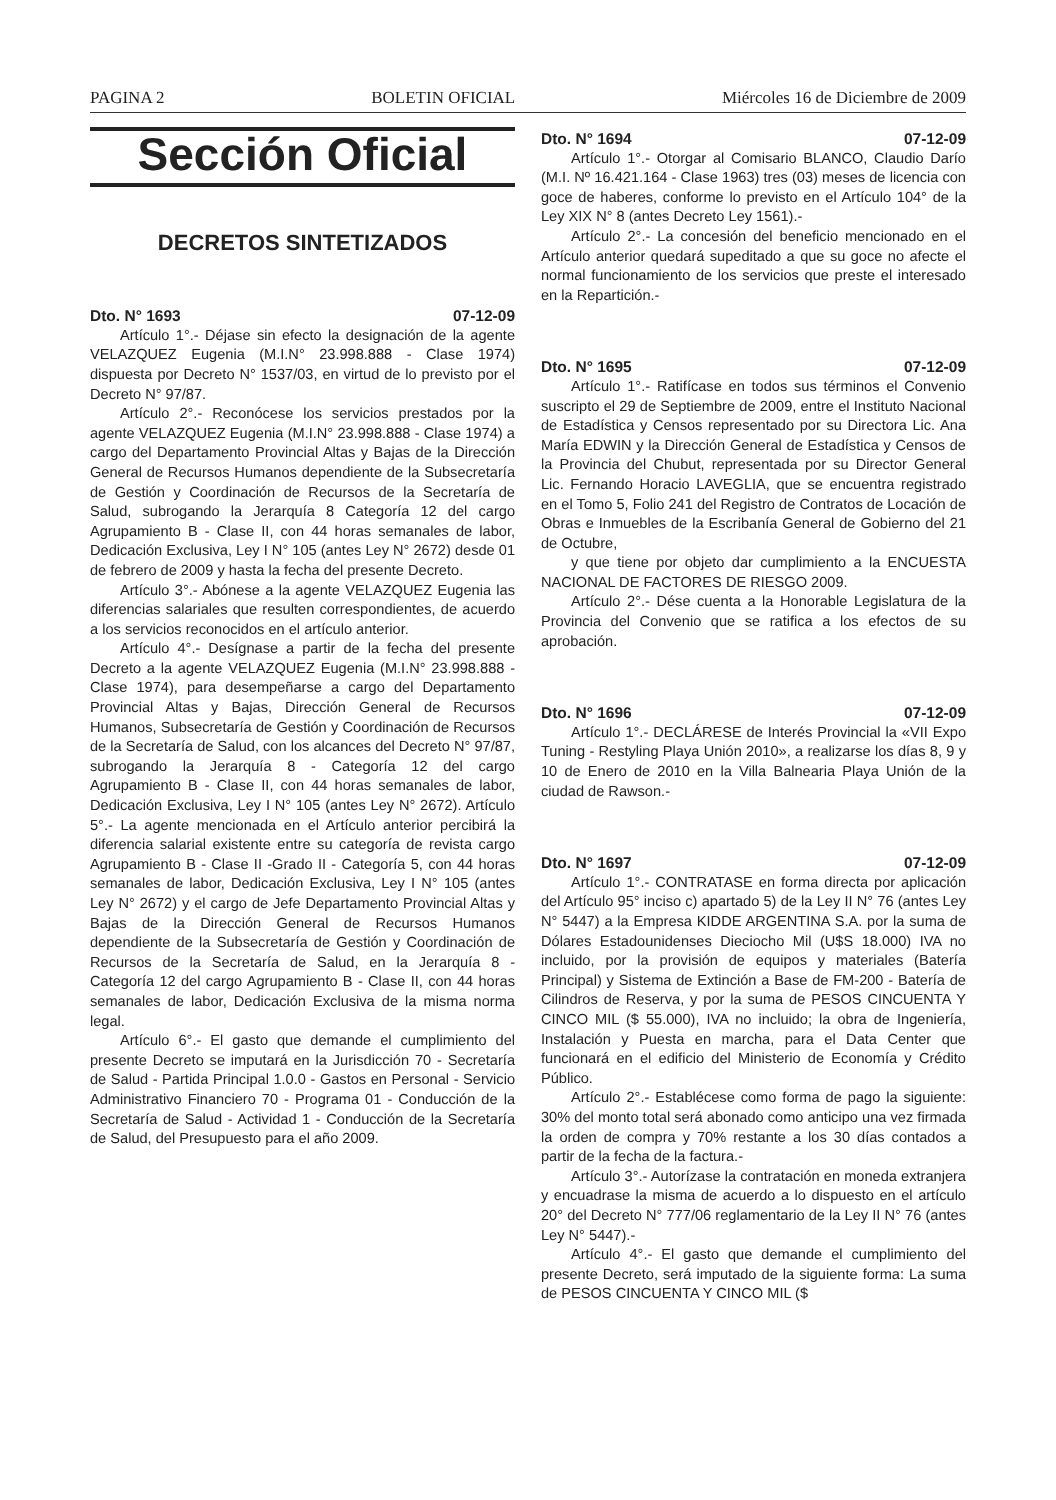PAGINA 2 BOLETIN OFICIAL Miércoles 16 de Diciembre de 2009
Sección Oficial
DECRETOS SINTETIZADOS
Dto. N° 1693 07-12-09
Artículo 1°.- Déjase sin efecto la designación de la agente VELAZQUEZ Eugenia (M.I.N° 23.998.888 - Clase 1974) dispuesta por Decreto N° 1537/03, en virtud de lo previsto por el Decreto N° 97/87.
Artículo 2°.- Reconócese los servicios prestados por la agente VELAZQUEZ Eugenia (M.I.N° 23.998.888 - Clase 1974) a cargo del Departamento Provincial Altas y Bajas de la Dirección General de Recursos Humanos dependiente de la Subsecretaría de Gestión y Coordinación de Recursos de la Secretaría de Salud, subrogando la Jerarquía 8 Categoría 12 del cargo Agrupamiento B - Clase II, con 44 horas semanales de labor, Dedicación Exclusiva, Ley I N° 105 (antes Ley N° 2672) desde 01 de febrero de 2009 y hasta la fecha del presente Decreto.
Artículo 3°.- Abónese a la agente VELAZQUEZ Eugenia las diferencias salariales que resulten correspondientes, de acuerdo a los servicios reconocidos en el artículo anterior.
Artículo 4°.- Desígnase a partir de la fecha del presente Decreto a la agente VELAZQUEZ Eugenia (M.I.N° 23.998.888 - Clase 1974), para desempeñarse a cargo del Departamento Provincial Altas y Bajas, Dirección General de Recursos Humanos, Subsecretaría de Gestión y Coordinación de Recursos de la Secretaría de Salud, con los alcances del Decreto N° 97/87, subrogando la Jerarquía 8 - Categoría 12 del cargo Agrupamiento B - Clase II, con 44 horas semanales de labor, Dedicación Exclusiva, Ley I N° 105 (antes Ley N° 2672). Artículo 5°.- La agente mencionada en el Artículo anterior percibirá la diferencia salarial existente entre su categoría de revista cargo Agrupamiento B - Clase II -Grado II - Categoría 5, con 44 horas semanales de labor, Dedicación Exclusiva, Ley I N° 105 (antes Ley N° 2672) y el cargo de Jefe Departamento Provincial Altas y Bajas de la Dirección General de Recursos Humanos dependiente de la Subsecretaría de Gestión y Coordinación de Recursos de la Secretaría de Salud, en la Jerarquía 8 - Categoría 12 del cargo Agrupamiento B - Clase II, con 44 horas semanales de labor, Dedicación Exclusiva de la misma norma legal.
Artículo 6°.- El gasto que demande el cumplimiento del presente Decreto se imputará en la Jurisdicción 70 - Secretaría de Salud - Partida Principal 1.0.0 - Gastos en Personal - Servicio Administrativo Financiero 70 - Programa 01 - Conducción de la Secretaría de Salud - Actividad 1 - Conducción de la Secretaría de Salud, del Presupuesto para el año 2009.
Dto. N° 1694 07-12-09
Artículo 1°.- Otorgar al Comisario BLANCO, Claudio Darío (M.I. Nº 16.421.164 - Clase 1963) tres (03) meses de licencia con goce de haberes, conforme lo previsto en el Artículo 104° de la Ley XIX N° 8 (antes Decreto Ley 1561).-
Artículo 2°.- La concesión del beneficio mencionado en el Artículo anterior quedará supeditado a que su goce no afecte el normal funcionamiento de los servicios que preste el interesado en la Repartición.-
Dto. N° 1695 07-12-09
Artículo 1°.- Ratifícase en todos sus términos el Convenio suscripto el 29 de Septiembre de 2009, entre el Instituto Nacional de Estadística y Censos representado por su Directora Lic. Ana María EDWIN y la Dirección General de Estadística y Censos de la Provincia del Chubut, representada por su Director General Lic. Fernando Horacio LAVEGLIA, que se encuentra registrado en el Tomo 5, Folio 241 del Registro de Contratos de Locación de Obras e Inmuebles de la Escribanía General de Gobierno del 21 de Octubre,
y que tiene por objeto dar cumplimiento a la ENCUESTA NACIONAL DE FACTORES DE RIESGO 2009.
Artículo 2°.- Dése cuenta a la Honorable Legislatura de la Provincia del Convenio que se ratifica a los efectos de su aprobación.
Dto. N° 1696 07-12-09
Artículo 1°.- DECLÁRESE de Interés Provincial la «VII Expo Tuning - Restyling Playa Unión 2010», a realizarse los días 8, 9 y 10 de Enero de 2010 en la Villa Balnearia Playa Unión de la ciudad de Rawson.-
Dto. N° 1697 07-12-09
Artículo 1°.- CONTRATASE en forma directa por aplicación del Artículo 95° inciso c) apartado 5) de la Ley II N° 76 (antes Ley N° 5447) a la Empresa KIDDE ARGENTINA S.A. por la suma de Dólares Estadounidenses Dieciocho Mil (U$S 18.000) IVA no incluido, por la provisión de equipos y materiales (Batería Principal) y Sistema de Extinción a Base de FM-200 - Batería de Cilindros de Reserva, y por la suma de PESOS CINCUENTA Y CINCO MIL ($ 55.000), IVA no incluido; la obra de Ingeniería, Instalación y Puesta en marcha, para el Data Center que funcionará en el edificio del Ministerio de Economía y Crédito Público.
Artículo 2°.- Establécese como forma de pago la siguiente: 30% del monto total será abonado como anticipo una vez firmada la orden de compra y 70% restante a los 30 días contados a partir de la fecha de la factura.-
Artículo 3°.- Autorízase la contratación en moneda extranjera y encuadrase la misma de acuerdo a lo dispuesto en el artículo 20° del Decreto N° 777/06 reglamentario de la Ley II N° 76 (antes Ley N° 5447).-
Artículo 4°.- El gasto que demande el cumplimiento del presente Decreto, será imputado de la siguiente forma: La suma de PESOS CINCUENTA Y CINCO MIL ($